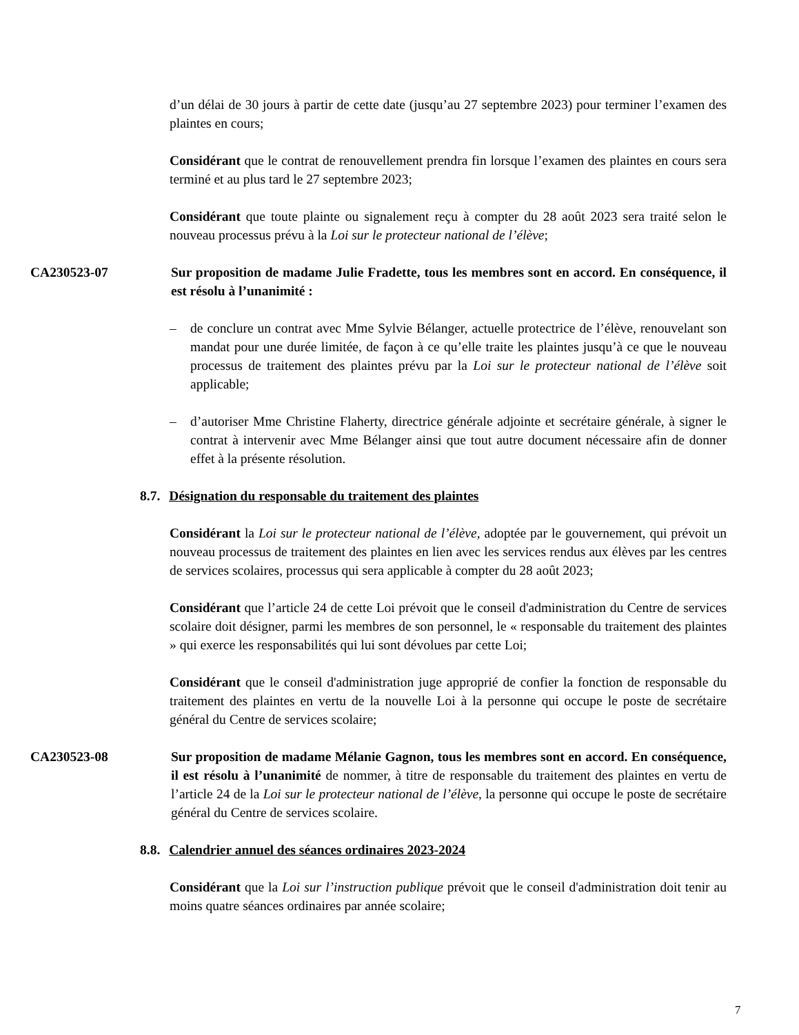d’un délai de 30 jours à partir de cette date (jusqu’au 27 septembre 2023) pour terminer l’examen des plaintes en cours;
Considérant que le contrat de renouvellement prendra fin lorsque l’examen des plaintes en cours sera terminé et au plus tard le 27 septembre 2023;
Considérant que toute plainte ou signalement reçu à compter du 28 août 2023 sera traité selon le nouveau processus prévu à la Loi sur le protecteur national de l’élève;
CA230523-07 Sur proposition de madame Julie Fradette, tous les membres sont en accord. En conséquence, il est résolu à l’unanimité :
– de conclure un contrat avec Mme Sylvie Bélanger, actuelle protectrice de l’élève, renouvelant son mandat pour une durée limitée, de façon à ce qu’elle traite les plaintes jusqu’à ce que le nouveau processus de traitement des plaintes prévu par la Loi sur le protecteur national de l’élève soit applicable;
– d’autoriser Mme Christine Flaherty, directrice générale adjointe et secrétaire générale, à signer le contrat à intervenir avec Mme Bélanger ainsi que tout autre document nécessaire afin de donner effet à la présente résolution.
8.7. Désignation du responsable du traitement des plaintes
Considérant la Loi sur le protecteur national de l’élève, adoptée par le gouvernement, qui prévoit un nouveau processus de traitement des plaintes en lien avec les services rendus aux élèves par les centres de services scolaires, processus qui sera applicable à compter du 28 août 2023;
Considérant que l’article 24 de cette Loi prévoit que le conseil d'administration du Centre de services scolaire doit désigner, parmi les membres de son personnel, le « responsable du traitement des plaintes » qui exerce les responsabilités qui lui sont dévolues par cette Loi;
Considérant que le conseil d'administration juge approprié de confier la fonction de responsable du traitement des plaintes en vertu de la nouvelle Loi à la personne qui occupe le poste de secrétaire général du Centre de services scolaire;
CA230523-08 Sur proposition de madame Mélanie Gagnon, tous les membres sont en accord. En conséquence, il est résolu à l’unanimité de nommer, à titre de responsable du traitement des plaintes en vertu de l’article 24 de la Loi sur le protecteur national de l’élève, la personne qui occupe le poste de secrétaire général du Centre de services scolaire.
8.8. Calendrier annuel des séances ordinaires 2023-2024
Considérant que la Loi sur l’instruction publique prévoit que le conseil d'administration doit tenir au moins quatre séances ordinaires par année scolaire;
7